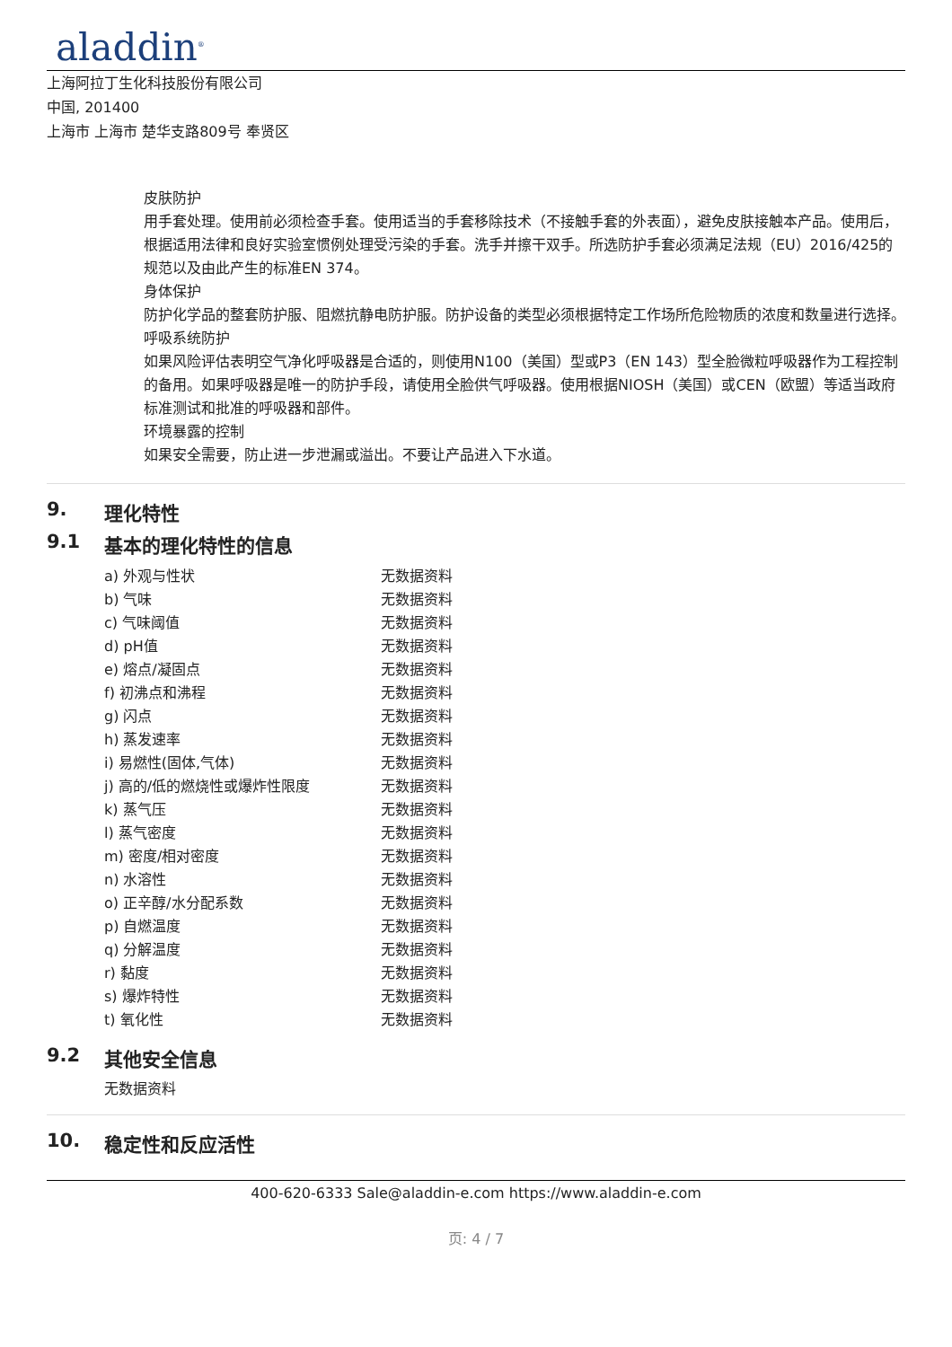aladdin<sup>®</sup>
上海阿拉丁生化科技股份有限公司
中国, 201400
上海市 上海市 楚华支路809号 奉贤区
皮肤防护
用手套处理。使用前必须检查手套。使用适当的手套移除技术（不接触手套的外表面），避免皮肤接触本产品。使用后，根据适用法律和良好实验室惯例处理受污染的手套。洗手并擦干双手。所选防护手套必须满足法规（EU）2016/425的规范以及由此产生的标准EN 374。
身体保护
防护化学品的整套防护服、阻燃抗静电防护服。防护设备的类型必须根据特定工作场所危险物质的浓度和数量进行选择。
呼吸系统防护
如果风险评估表明空气净化呼吸器是合适的，则使用N100（美国）型或P3（EN 143）型全脸微粒呼吸器作为工程控制的备用。如果呼吸器是唯一的防护手段，请使用全脸供气呼吸器。使用根据NIOSH（美国）或CEN（欧盟）等适当政府标准测试和批准的呼吸器和部件。
环境暴露的控制
如果安全需要，防止进一步泄漏或溢出。不要让产品进入下水道。
9. 理化特性
9.1 基本的理化特性的信息
| a) 外观与性状 | 无数据资料 |
| b) 气味 | 无数据资料 |
| c) 气味阈值 | 无数据资料 |
| d) pH值 | 无数据资料 |
| e) 熔点/凝固点 | 无数据资料 |
| f) 初沸点和沸程 | 无数据资料 |
| g) 闪点 | 无数据资料 |
| h) 蒸发速率 | 无数据资料 |
| i) 易燃性(固体,气体) | 无数据资料 |
| j) 高的/低的燃烧性或爆炸性限度 | 无数据资料 |
| k) 蒸气压 | 无数据资料 |
| l) 蒸气密度 | 无数据资料 |
| m) 密度/相对密度 | 无数据资料 |
| n) 水溶性 | 无数据资料 |
| o) 正辛醇/水分配系数 | 无数据资料 |
| p) 自燃温度 | 无数据资料 |
| q) 分解温度 | 无数据资料 |
| r) 黏度 | 无数据资料 |
| s) 爆炸特性 | 无数据资料 |
| t) 氧化性 | 无数据资料 |
9.2 其他安全信息
无数据资料
10. 稳定性和反应活性
400-620-6333 Sale@aladdin-e.com https://www.aladdin-e.com
页: 4 / 7